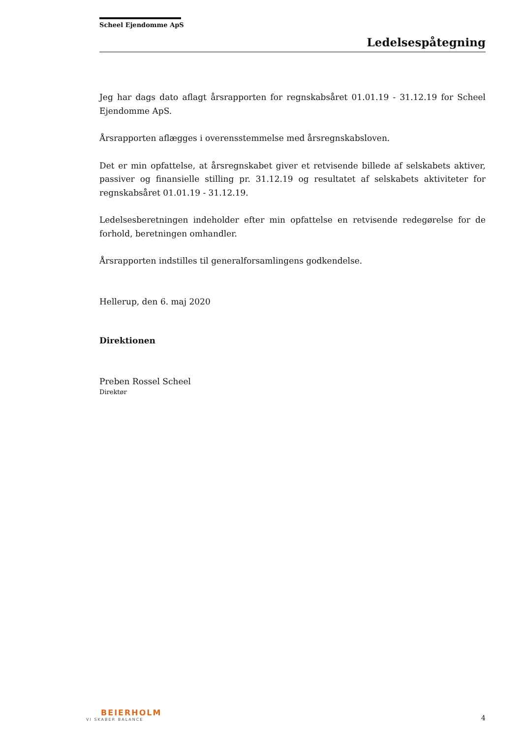Scheel Ejendomme ApS
Ledelsespåtegning
Jeg har dags dato aflagt årsrapporten for regnskabsåret 01.01.19 - 31.12.19 for Scheel Ejendomme ApS.
Årsrapporten aflægges i overensstemmelse med årsregnskabsloven.
Det er min opfattelse, at årsregnskabet giver et retvisende billede af selskabets aktiver, passiver og finansielle stilling pr. 31.12.19 og resultatet af selskabets aktiviteter for regnskabsåret 01.01.19 - 31.12.19.
Ledelsesberetningen indeholder efter min opfattelse en retvisende redegørelse for de forhold, beretningen omhandler.
Årsrapporten indstilles til generalforsamlingens godkendelse.
Hellerup, den 6. maj 2020
Direktionen
Preben Rossel Scheel
Direktør
BEIERHOLM
VI SKABER BALANCE
4